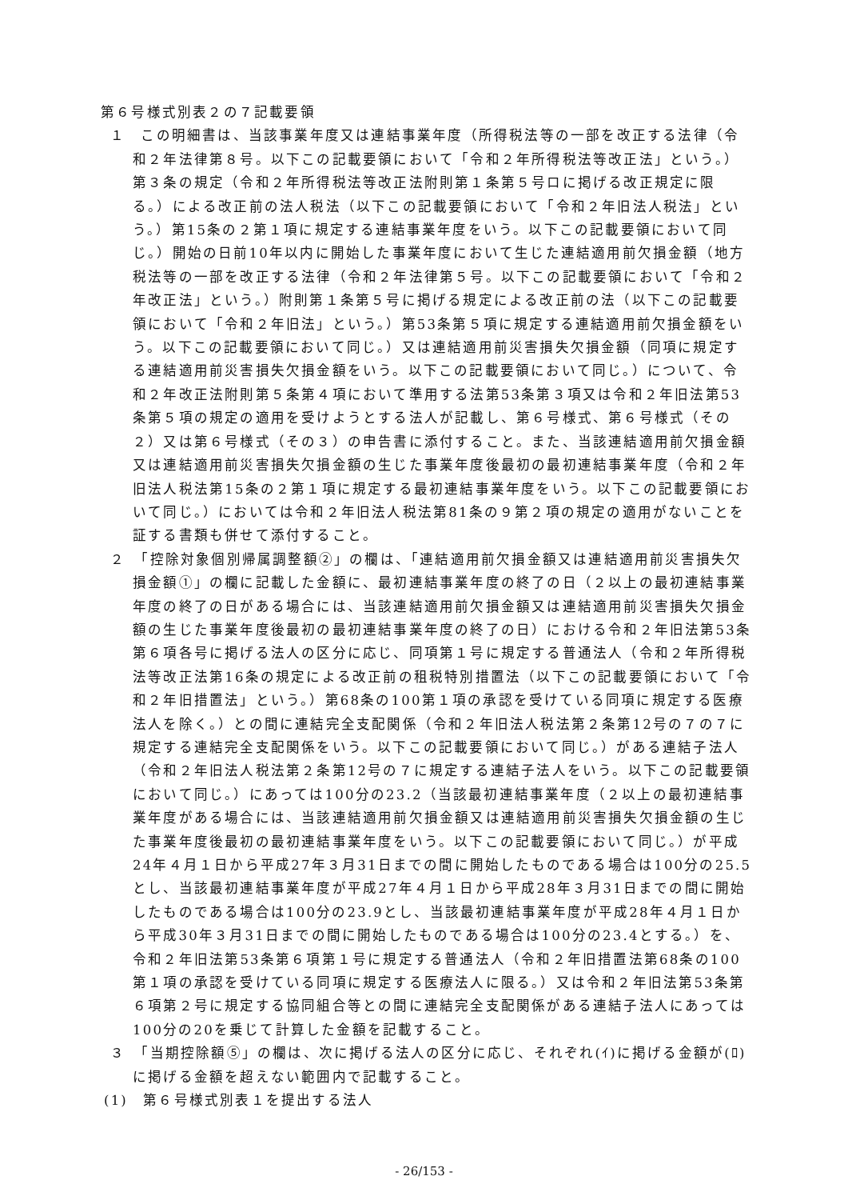第６号様式別表２の７記載要領
１　この明細書は、当該事業年度又は連結事業年度（所得税法等の一部を改正する法律（令和２年法律第８号。以下この記載要領において「令和２年所得税法等改正法」という。）第３条の規定（令和２年所得税法等改正法附則第１条第５号ロに掲げる改正規定に限る。）による改正前の法人税法（以下この記載要領において「令和２年旧法人税法」という。）第15条の２第１項に規定する連結事業年度をいう。以下この記載要領において同じ。）開始の日前10年以内に開始した事業年度において生じた連結適用前欠損金額（地方税法等の一部を改正する法律（令和２年法律第５号。以下この記載要領において「令和２年改正法」という。）附則第１条第５号に掲げる規定による改正前の法（以下この記載要領において「令和２年旧法」という。）第53条第５項に規定する連結適用前欠損金額をいう。以下この記載要領において同じ。）又は連結適用前災害損失欠損金額（同項に規定する連結適用前災害損失欠損金額をいう。以下この記載要領において同じ。）について、令和２年改正法附則第５条第４項において準用する法第53条第３項又は令和２年旧法第53条第５項の規定の適用を受けようとする法人が記載し、第６号様式、第６号様式（その２）又は第６号様式（その３）の申告書に添付すること。また、当該連結適用前欠損金額又は連結適用前災害損失欠損金額の生じた事業年度後最初の最初連結事業年度（令和２年旧法人税法第15条の２第１項に規定する最初連結事業年度をいう。以下この記載要領において同じ。）においては令和２年旧法人税法第81条の９第２項の規定の適用がないことを証する書類も併せて添付すること。
２　「控除対象個別帰属調整額②」の欄は、「連結適用前欠損金額又は連結適用前災害損失欠損金額①」の欄に記載した金額に、最初連結事業年度の終了の日（２以上の最初連結事業年度の終了の日がある場合には、当該連結適用前欠損金額又は連結適用前災害損失欠損金額の生じた事業年度後最初の最初連結事業年度の終了の日）における令和２年旧法第53条第６項各号に掲げる法人の区分に応じ、同項第１号に規定する普通法人（令和２年所得税法等改正法第16条の規定による改正前の租税特別措置法（以下この記載要領において「令和２年旧措置法」という。）第68条の100第１項の承認を受けている同項に規定する医療法人を除く。）との間に連結完全支配関係（令和２年旧法人税法第２条第12号の７の７に規定する連結完全支配関係をいう。以下この記載要領において同じ。）がある連結子法人（令和２年旧法人税法第２条第12号の７に規定する連結子法人をいう。以下この記載要領において同じ。）にあっては100分の23.2（当該最初連結事業年度（２以上の最初連結事業年度がある場合には、当該連結適用前欠損金額又は連結適用前災害損失欠損金額の生じた事業年度後最初の最初連結事業年度をいう。以下この記載要領において同じ。）が平成24年４月１日から平成27年３月31日までの間に開始したものである場合は100分の25.5とし、当該最初連結事業年度が平成27年４月１日から平成28年３月31日までの間に開始したものである場合は100分の23.9とし、当該最初連結事業年度が平成28年４月１日から平成30年３月31日までの間に開始したものである場合は100分の23.4とする。）を、令和２年旧法第53条第６項第１号に規定する普通法人（令和２年旧措置法第68条の100第１項の承認を受けている同項に規定する医療法人に限る。）又は令和２年旧法第53条第６項第２号に規定する協同組合等との間に連結完全支配関係がある連結子法人にあっては100分の20を乗じて計算した金額を記載すること。
３　「当期控除額⑤」の欄は、次に掲げる法人の区分に応じ、それぞれ(ｲ)に掲げる金額が(ﾛ)に掲げる金額を超えない範囲内で記載すること。
(1)　第６号様式別表１を提出する法人
- 26/153 -